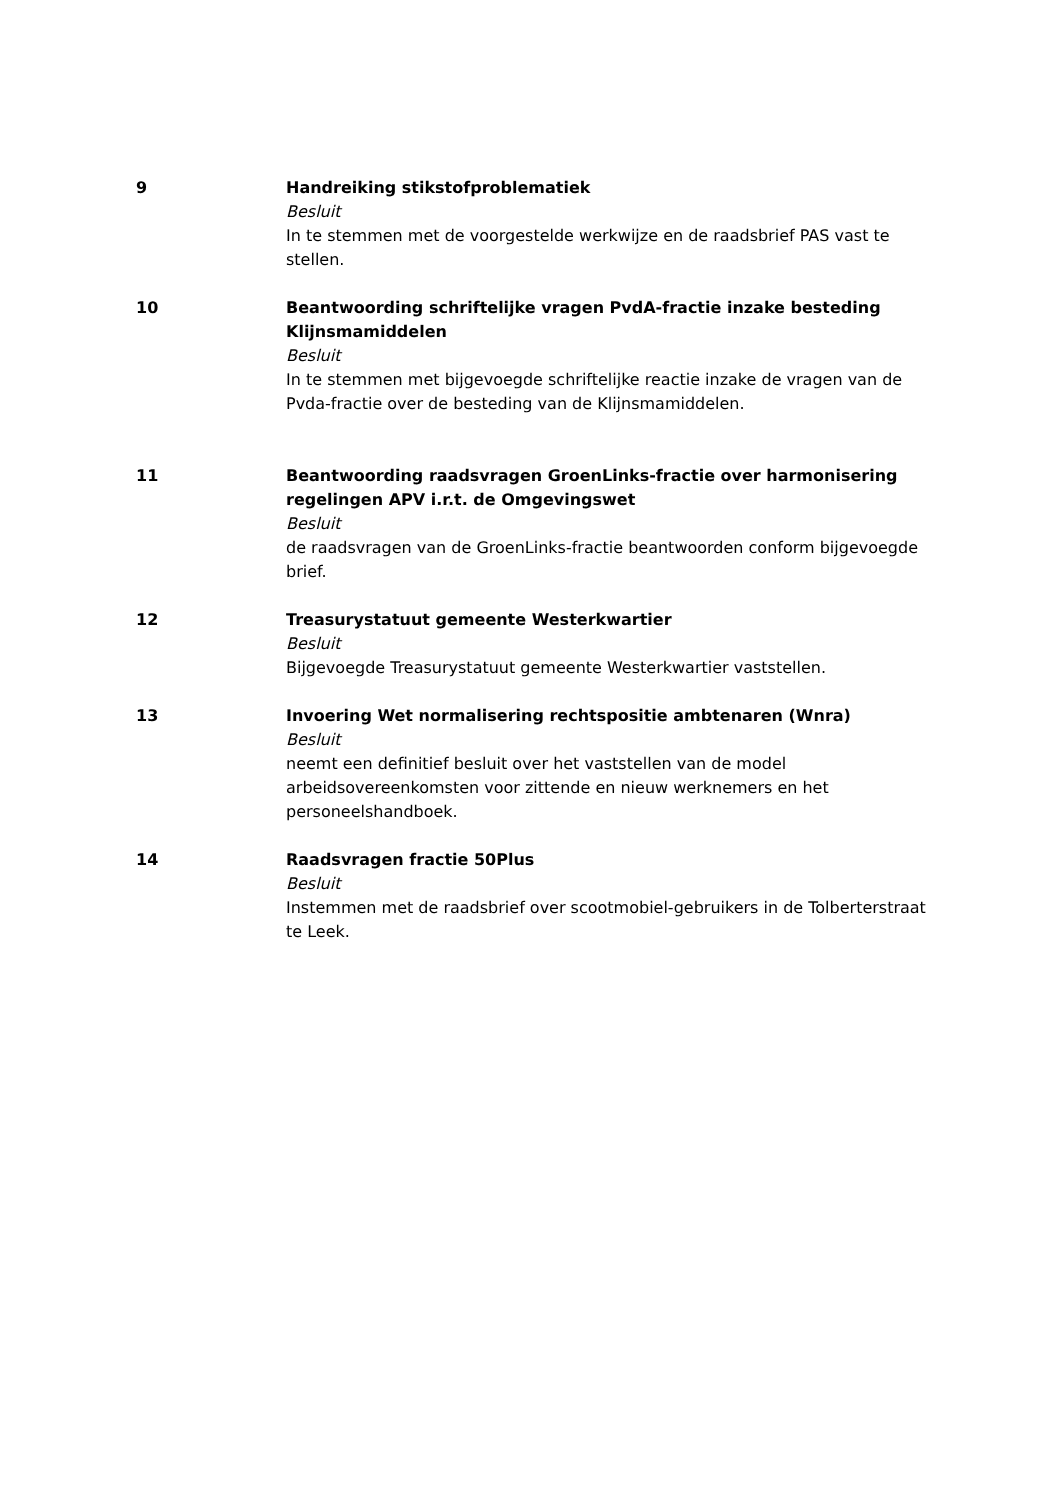9 Handreiking stikstofproblematiek
Besluit
In te stemmen met de voorgestelde werkwijze en de raadsbrief PAS vast te stellen.
10 Beantwoording schriftelijke vragen PvdA-fractie inzake besteding Klijnsmamiddelen
Besluit
In te stemmen met bijgevoegde schriftelijke reactie inzake de vragen van de Pvda-fractie over de besteding van de Klijnsmamiddelen.
11 Beantwoording raadsvragen GroenLinks-fractie over harmonisering regelingen APV i.r.t. de Omgevingswet
Besluit
de raadsvragen van de GroenLinks-fractie beantwoorden conform bijgevoegde brief.
12 Treasurystatuut gemeente Westerkwartier
Besluit
Bijgevoegde Treasurystatuut gemeente Westerkwartier vaststellen.
13 Invoering Wet normalisering rechtspositie ambtenaren (Wnra)
Besluit
neemt een definitief besluit over het vaststellen van de model arbeidsovereenkomsten voor zittende en nieuw werknemers en het personeelshandboek.
14 Raadsvragen fractie 50Plus
Besluit
Instemmen met de raadsbrief over scootmobiel-gebruikers in de Tolberterstraat te Leek.